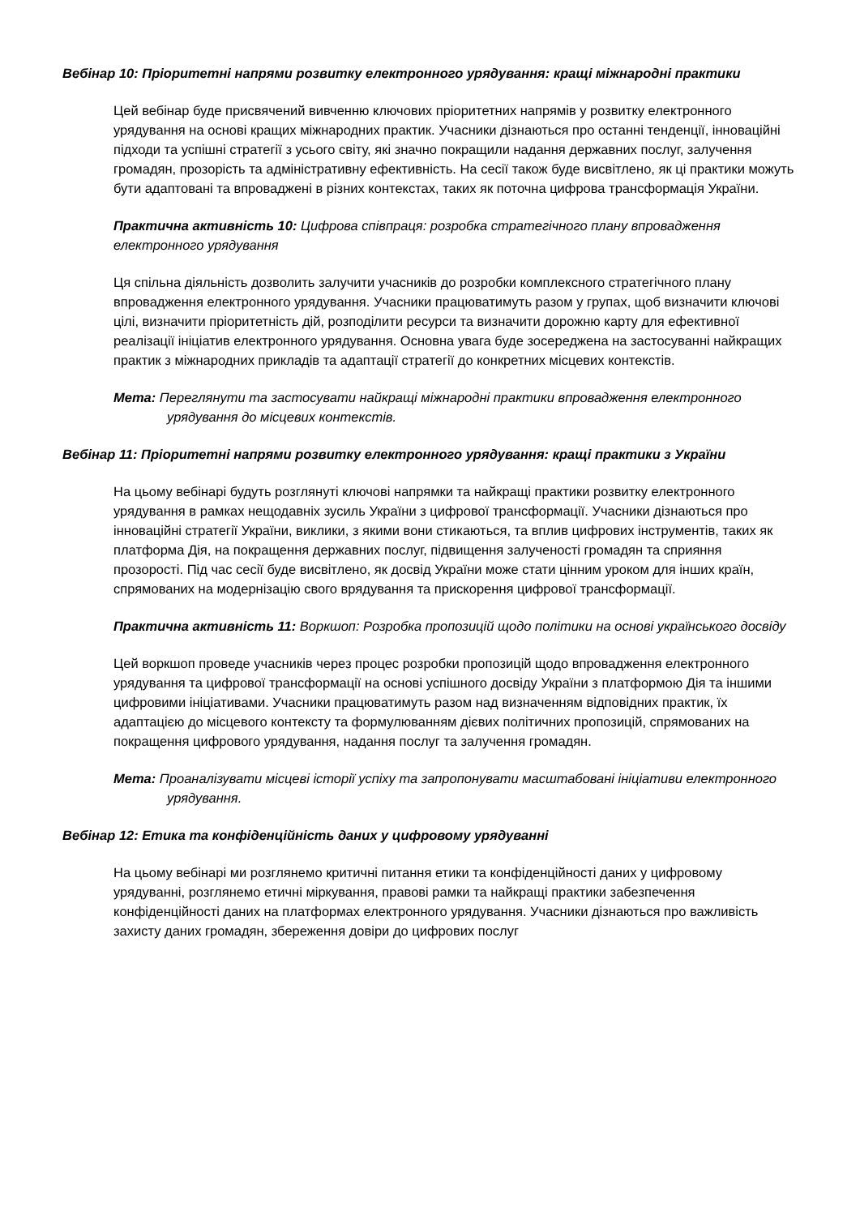Вебінар 10: Пріоритетні напрями розвитку електронного урядування: кращі міжнародні практики
Цей вебінар буде присвячений вивченню ключових пріоритетних напрямів у розвитку електронного урядування на основі кращих міжнародних практик. Учасники дізнаються про останні тенденції, інноваційні підходи та успішні стратегії з усього світу, які значно покращили надання державних послуг, залучення громадян, прозорість та адміністративну ефективність. На сесії також буде висвітлено, як ці практики можуть бути адаптовані та впроваджені в різних контекстах, таких як поточна цифрова трансформація України.
Практична активність 10: Цифрова співпраця: розробка стратегічного плану впровадження електронного урядування
Ця спільна діяльність дозволить залучити учасників до розробки комплексного стратегічного плану впровадження електронного урядування. Учасники працюватимуть разом у групах, щоб визначити ключові цілі, визначити пріоритетність дій, розподілити ресурси та визначити дорожню карту для ефективної реалізації ініціатив електронного урядування. Основна увага буде зосереджена на застосуванні найкращих практик з міжнародних прикладів та адаптації стратегії до конкретних місцевих контекстів.
Мета: Переглянути та застосувати найкращі міжнародні практики впровадження електронного урядування до місцевих контекстів.
Вебінар 11: Пріоритетні напрями розвитку електронного урядування: кращі практики з України
На цьому вебінарі будуть розглянуті ключові напрямки та найкращі практики розвитку електронного урядування в рамках нещодавніх зусиль України з цифрової трансформації. Учасники дізнаються про інноваційні стратегії України, виклики, з якими вони стикаються, та вплив цифрових інструментів, таких як платформа Дія, на покращення державних послуг, підвищення залученості громадян та сприяння прозорості. Під час сесії буде висвітлено, як досвід України може стати цінним уроком для інших країн, спрямованих на модернізацію свого врядування та прискорення цифрової трансформації.
Практична активність 11: Воркшоп: Розробка пропозицій щодо політики на основі українського досвіду
Цей воркшоп проведе учасників через процес розробки пропозицій щодо впровадження електронного урядування та цифрової трансформації на основі успішного досвіду України з платформою Дія та іншими цифровими ініціативами. Учасники працюватимуть разом над визначенням відповідних практик, їх адаптацією до місцевого контексту та формулюванням дієвих політичних пропозицій, спрямованих на покращення цифрового урядування, надання послуг та залучення громадян.
Мета: Проаналізувати місцеві історії успіху та запропонувати масштабовані ініціативи електронного урядування.
Вебінар 12: Етика та конфіденційність даних у цифровому урядуванні
На цьому вебінарі ми розглянемо критичні питання етики та конфіденційності даних у цифровому урядуванні, розглянемо етичні міркування, правові рамки та найкращі практики забезпечення конфіденційності даних на платформах електронного урядування. Учасники дізнаються про важливість захисту даних громадян, збереження довіри до цифрових послуг